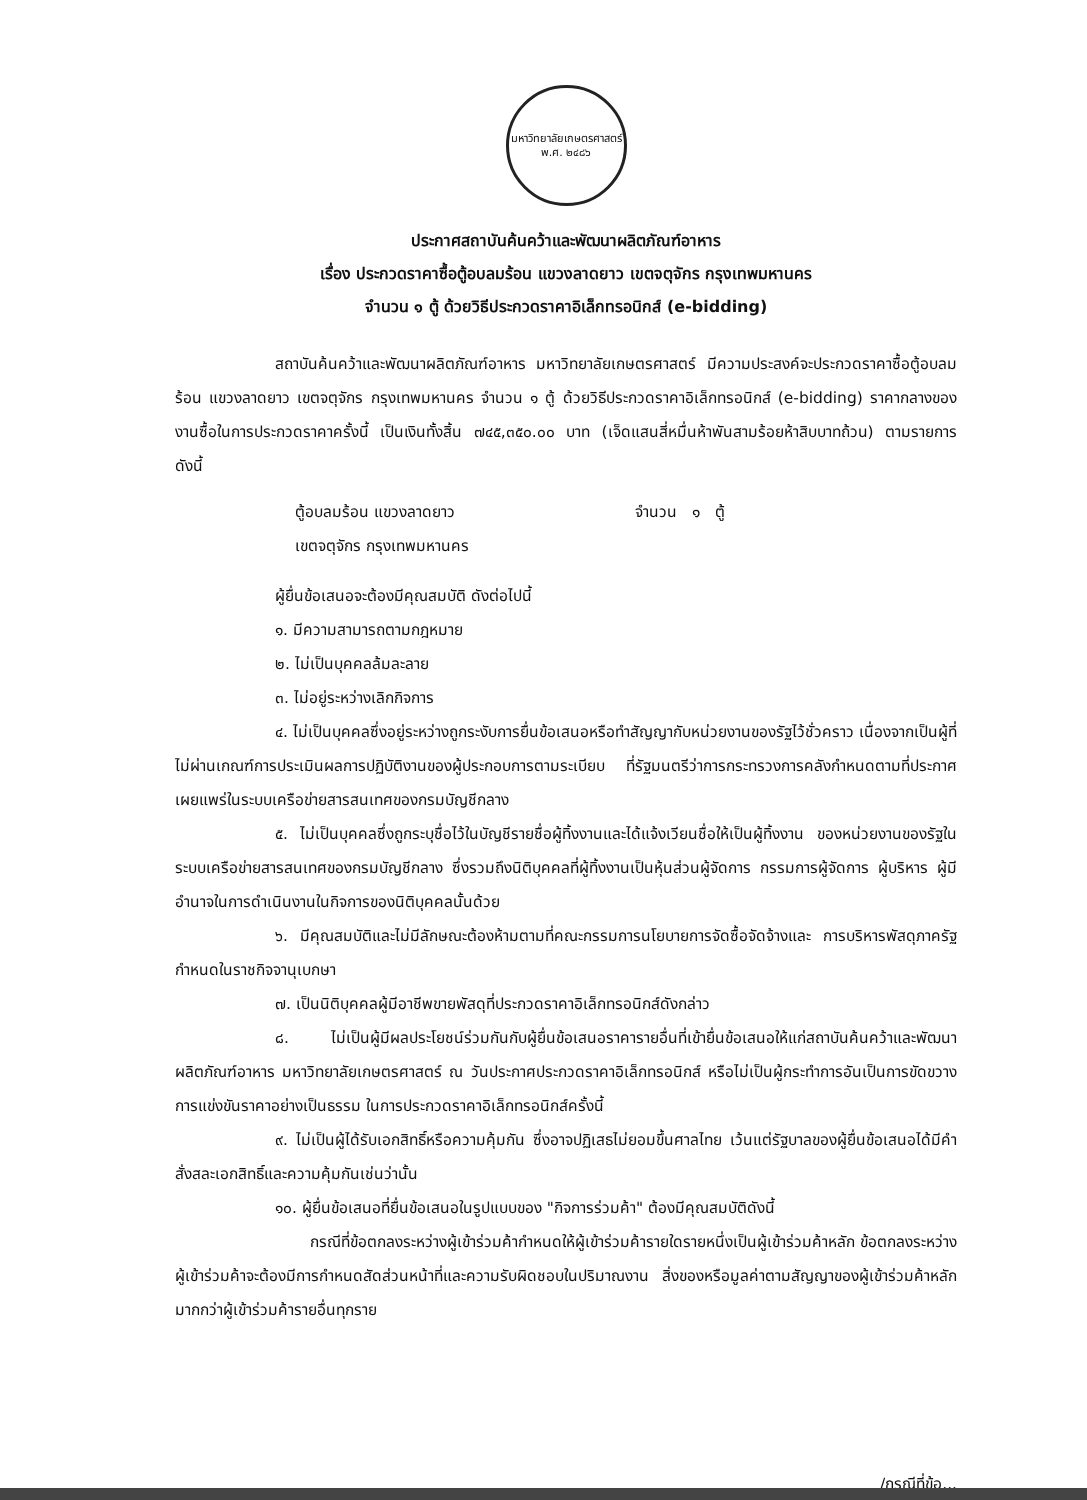มหาวิทยาลัยเกษตรศาสตร์
พ.ศ. ๒๔๘๖
ประกาศสถาบันค้นคว้าและพัฒนาผลิตภัณฑ์อาหาร
เรื่อง ประกวดราคาซื้อตู้อบลมร้อน แขวงลาดยาว เขตจตุจักร กรุงเทพมหานคร
จำนวน ๑ ตู้ ด้วยวิธีประกวดราคาอิเล็กทรอนิกส์ (e-bidding)
สถาบันค้นคว้าและพัฒนาผลิตภัณฑ์อาหาร มหาวิทยาลัยเกษตรศาสตร์ มีความประสงค์จะประกวดราคาซื้อตู้อบลมร้อน แขวงลาดยาว เขตจตุจักร กรุงเทพมหานคร จำนวน ๑ ตู้ ด้วยวิธีประกวดราคาอิเล็กทรอนิกส์ (e-bidding) ราคากลางของงานซื้อในการประกวดราคาครั้งนี้ เป็นเงินทั้งสิ้น ๗๔๕,๓๕๐.๐๐ บาท (เจ็ดแสนสี่หมื่นห้าพันสามร้อยห้าสิบบาทถ้วน) ตามรายการ ดังนี้
ตู้อบลมร้อน แขวงลาดยาว
เขตจตุจักร กรุงเทพมหานคร
จำนวน ๑ ตู้
ผู้ยื่นข้อเสนอจะต้องมีคุณสมบัติ ดังต่อไปนี้
๑. มีความสามารถตามกฎหมาย
๒. ไม่เป็นบุคคลล้มละลาย
๓. ไม่อยู่ระหว่างเลิกกิจการ
๔. ไม่เป็นบุคคลซึ่งอยู่ระหว่างถูกระงับการยื่นข้อเสนอหรือทำสัญญากับหน่วยงานของรัฐไว้ชั่วคราว เนื่องจากเป็นผู้ที่ไม่ผ่านเกณฑ์การประเมินผลการปฏิบัติงานของผู้ประกอบการตามระเบียบ ที่รัฐมนตรีว่าการกระทรวงการคลังกำหนดตามที่ประกาศเผยแพร่ในระบบเครือข่ายสารสนเทศของกรมบัญชีกลาง
๕. ไม่เป็นบุคคลซึ่งถูกระบุชื่อไว้ในบัญชีรายชื่อผู้ทิ้งงานและได้แจ้งเวียนชื่อให้เป็นผู้ทิ้งงาน ของหน่วยงานของรัฐในระบบเครือข่ายสารสนเทศของกรมบัญชีกลาง ซึ่งรวมถึงนิติบุคคลที่ผู้ทิ้งงานเป็นหุ้นส่วนผู้จัดการ กรรมการผู้จัดการ ผู้บริหาร ผู้มีอำนาจในการดำเนินงานในกิจการของนิติบุคคลนั้นด้วย
๖. มีคุณสมบัติและไม่มีลักษณะต้องห้ามตามที่คณะกรรมการนโยบายการจัดซื้อจัดจ้างและ การบริหารพัสดุภาครัฐกำหนดในราชกิจจานุเบกษา
๗. เป็นนิติบุคคลผู้มีอาชีพขายพัสดุที่ประกวดราคาอิเล็กทรอนิกส์ดังกล่าว
๘. ไม่เป็นผู้มีผลประโยชน์ร่วมกันกับผู้ยื่นข้อเสนอราคารายอื่นที่เข้ายื่นข้อเสนอให้แก่สถาบันค้นคว้าและพัฒนาผลิตภัณฑ์อาหาร มหาวิทยาลัยเกษตรศาสตร์ ณ วันประกาศประกวดราคาอิเล็กทรอนิกส์ หรือไม่เป็นผู้กระทำการอันเป็นการขัดขวางการแข่งขันราคาอย่างเป็นธรรม ในการประกวดราคาอิเล็กทรอนิกส์ครั้งนี้
๙. ไม่เป็นผู้ได้รับเอกสิทธิ์หรือความคุ้มกัน ซึ่งอาจปฏิเสธไม่ยอมขึ้นศาลไทย เว้นแต่รัฐบาลของผู้ยื่นข้อเสนอได้มีคำสั่งสละเอกสิทธิ์และความคุ้มกันเช่นว่านั้น
๑๐. ผู้ยื่นข้อเสนอที่ยื่นข้อเสนอในรูปแบบของ "กิจการร่วมค้า" ต้องมีคุณสมบัติดังนี้
กรณีที่ข้อตกลงระหว่างผู้เข้าร่วมค้ากำหนดให้ผู้เข้าร่วมค้ารายใดรายหนึ่งเป็นผู้เข้าร่วมค้าหลัก ข้อตกลงระหว่างผู้เข้าร่วมค้าจะต้องมีการกำหนดสัดส่วนหน้าที่และความรับผิดชอบในปริมาณงาน สิ่งของหรือมูลค่าตามสัญญาของผู้เข้าร่วมค้าหลักมากกว่าผู้เข้าร่วมค้ารายอื่นทุกราย
/กรณีที่ข้อ...